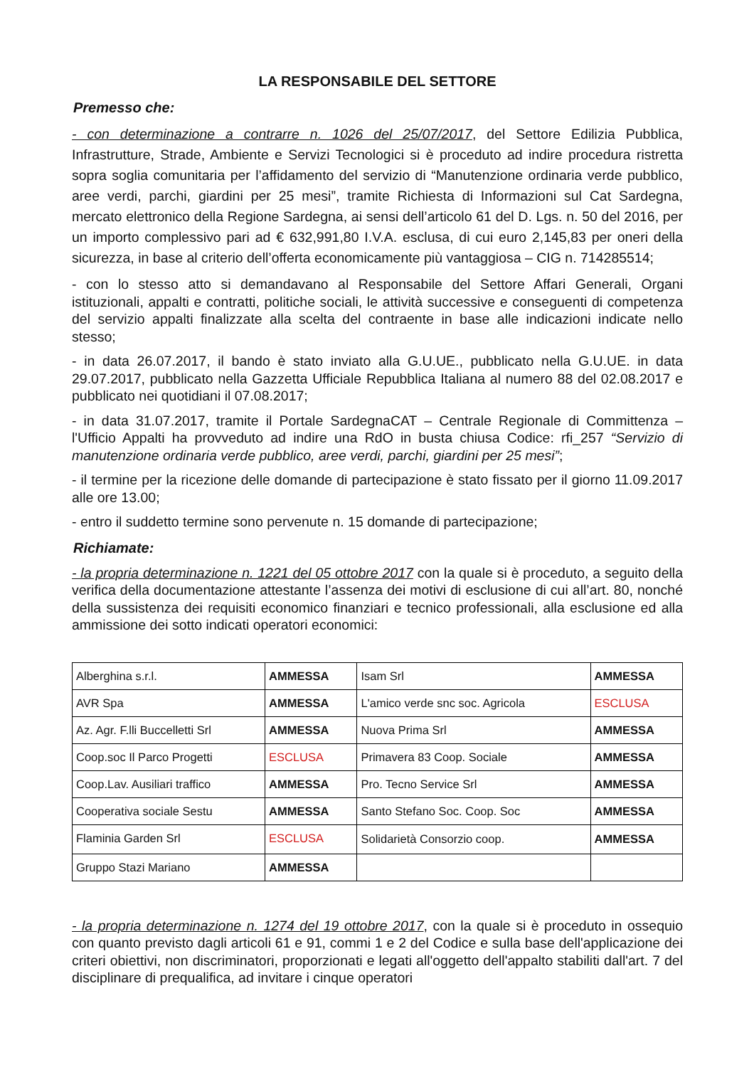LA RESPONSABILE DEL SETTORE
Premesso che:
- con determinazione a contrarre n. 1026 del 25/07/2017, del Settore Edilizia Pubblica, Infrastrutture, Strade, Ambiente e Servizi Tecnologici si è proceduto ad indire procedura ristretta sopra soglia comunitaria per l’affidamento del servizio di “Manutenzione ordinaria verde pubblico, aree verdi, parchi, giardini per 25 mesi”, tramite Richiesta di Informazioni sul Cat Sardegna, mercato elettronico della Regione Sardegna, ai sensi dell’articolo 61 del D. Lgs. n. 50 del 2016, per un importo complessivo pari ad € 632,991,80 I.V.A. esclusa, di cui euro 2,145,83 per oneri della sicurezza, in base al criterio dell’offerta economicamente più vantaggiosa – CIG n. 714285514;
- con lo stesso atto si demandavano al Responsabile del Settore Affari Generali, Organi istituzionali, appalti e contratti, politiche sociali, le attività successive e conseguenti di competenza del servizio appalti finalizzate alla scelta del contraente in base alle indicazioni indicate nello stesso;
- in data 26.07.2017, il bando è stato inviato alla G.U.UE., pubblicato nella G.U.UE. in data 29.07.2017, pubblicato nella Gazzetta Ufficiale Repubblica Italiana al numero 88 del 02.08.2017 e pubblicato nei quotidiani il 07.08.2017;
- in data 31.07.2017, tramite il Portale SardegnaCAT – Centrale Regionale di Committenza – l'Ufficio Appalti ha provveduto ad indire una RdO in busta chiusa Codice: rfi_257 “Servizio di manutenzione ordinaria verde pubblico, aree verdi, parchi, giardini per 25 mesi”;
- il termine per la ricezione delle domande di partecipazione è stato fissato per il giorno 11.09.2017 alle ore 13.00;
- entro il suddetto termine sono pervenute n. 15 domande di partecipazione;
Richiamate:
- la propria determinazione n. 1221 del 05 ottobre 2017 con la quale si è proceduto, a seguito della verifica della documentazione attestante l’assenza dei motivi di esclusione di cui all’art. 80, nonché della sussistenza dei requisiti economico finanziari e tecnico professionali, alla esclusione ed alla ammissione dei sotto indicati operatori economici:
| Alberghina s.r.l. | AMMESSA | Isam Srl | AMMESSA |
| AVR Spa | AMMESSA | L'amico verde snc soc. Agricola | ESCLUSA |
| Az. Agr. F.lli Buccelletti Srl | AMMESSA | Nuova Prima Srl | AMMESSA |
| Coop.soc Il Parco Progetti | ESCLUSA | Primavera 83 Coop. Sociale | AMMESSA |
| Coop.Lav. Ausiliari traffico | AMMESSA | Pro. Tecno Service Srl | AMMESSA |
| Cooperativa sociale Sestu | AMMESSA | Santo Stefano Soc. Coop. Soc | AMMESSA |
| Flaminia Garden Srl | ESCLUSA | Solidarietà Consorzio coop. | AMMESSA |
| Gruppo Stazi Mariano | AMMESSA | | |
- la propria determinazione n. 1274 del 19 ottobre 2017, con la quale si è proceduto in ossequio con quanto previsto dagli articoli 61 e 91, commi 1 e 2 del Codice e sulla base dell'applicazione dei criteri obiettivi, non discriminatori, proporzionati e legati all'oggetto dell'appalto stabiliti dall'art. 7 del disciplinare di prequalifica, ad invitare i cinque operatori